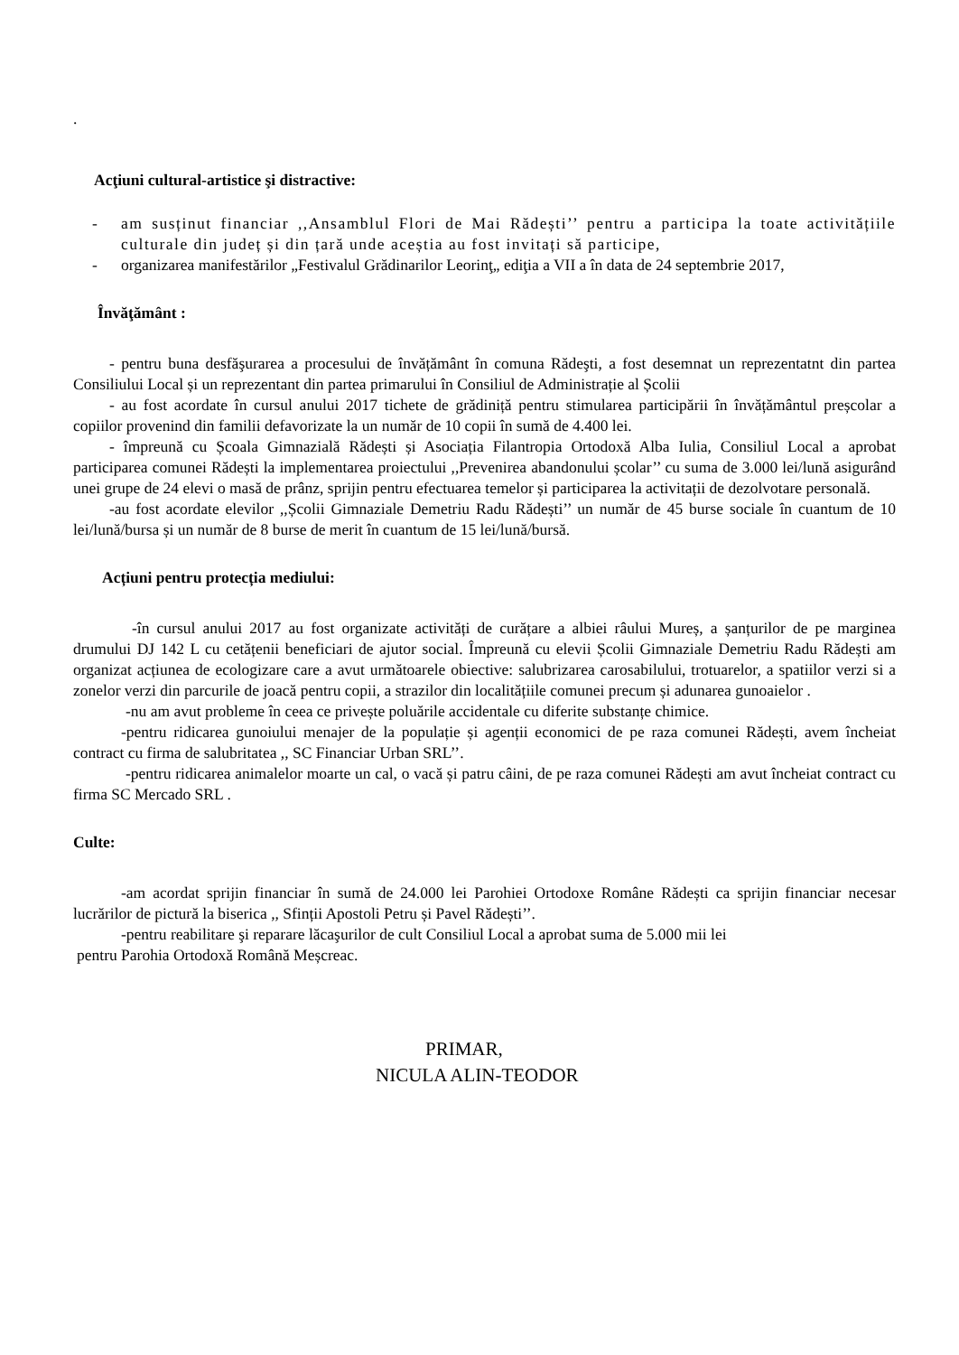.
Acţiuni cultural-artistice şi distractive:
- am susținut financiar ,,Ansamblul Flori de Mai Rădești’’ pentru a participa la toate activitățiile culturale din județ și din țară unde aceștia au fost invitați să participe,
- organizarea manifestărilor „Festivalul Grădinarilor Leorinţ„ ediţia a VII a în data de 24 septembrie 2017,
Învăţământ :
- pentru buna desfăşurarea a procesului de învățământ în comuna Rădeşti, a fost desemnat un reprezentatnt din partea Consiliului Local și un reprezentant din partea primarului în Consiliul de Administrație al Școlii
- au fost acordate în cursul anului 2017 tichete de grădiniță pentru stimularea participării în învățământul preșcolar a copiilor provenind din familii defavorizate la un număr de 10 copii în sumă de 4.400 lei.
- împreună cu Școala Gimnazială Rădești și Asociația Filantropia Ortodoxă Alba Iulia, Consiliul Local a aprobat participarea comunei Rădești la implementarea proiectului ,,Prevenirea abandonului școlar’’ cu suma de 3.000 lei/lună asigurând unei grupe de 24 elevi o masă de prânz, sprijin pentru efectuarea temelor și participarea la activitații de dezolvotare personală.
-au fost acordate elevilor ,,Școlii Gimnaziale Demetriu Radu Rădești’’ un număr de 45 burse sociale în cuantum de 10 lei/lună/bursa și un număr de 8 burse de merit în cuantum de 15 lei/lună/bursă.
Acțiuni pentru protecția mediului:
-în cursul anului 2017 au fost organizate activități de curățare a albiei râului Mureș, a șanțurilor de pe marginea drumului DJ 142 L cu cetățenii beneficiari de ajutor social. Împreună cu elevii Școlii Gimnaziale Demetriu Radu Rădești am organizat acțiunea de ecologizare care a avut următoarele obiective: salubrizarea carosabilului, trotuarelor, a spatiilor verzi si a zonelor verzi din parcurile de joacă pentru copii, a strazilor din localitățiile comunei precum și adunarea gunoaielor .
-nu am avut probleme în ceea ce privește poluările accidentale cu diferite substanțe chimice.
-pentru ridicarea gunoiului menajer de la populație și agenții economici de pe raza comunei Rădești, avem încheiat contract cu firma de salubritatea ,, SC Financiar Urban SRL’’.
-pentru ridicarea animalelor moarte un cal, o vacă și patru câini, de pe raza comunei Rădești am avut încheiat contract cu firma SC Mercado SRL .
Culte:
-am acordat sprijin financiar în sumă de 24.000 lei Parohiei Ortodoxe Române Rădești ca sprijin financiar necesar lucrărilor de pictură la biserica ,, Sfinții Apostoli Petru și Pavel Rădești’’.
-pentru reabilitare şi reparare lăcaşurilor de cult Consiliul Local a aprobat suma de 5.000 mii lei
pentru Parohia Ortodoxă Română Meșcreac.
PRIMAR,
NICULA ALIN-TEODOR